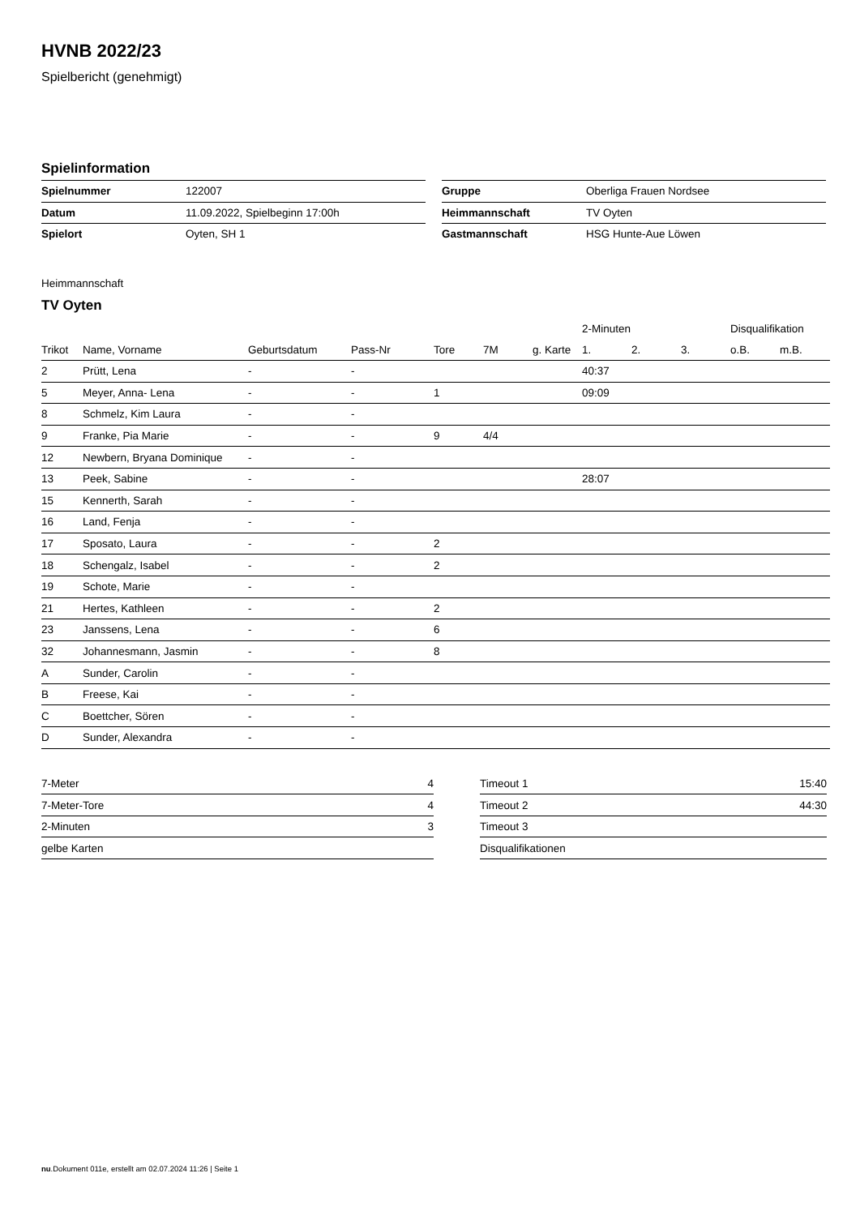HVNB 2022/23
Spielbericht (genehmigt)
Spielinformation
| Spielnummer | 122007 |
| Datum | 11.09.2022, Spielbeginn 17:00h |
| Spielort | Oyten, SH 1 |
| Gruppe | Oberliga Frauen Nordsee |
| Heimmannschaft | TV Oyten |
| Gastmannschaft | HSG Hunte-Aue Löwen |
Heimmannschaft
TV Oyten
| | | | | | | | 2-Minuten | | | Disqualifikation | |
| --- | --- | --- | --- | --- | --- | --- | --- | --- | --- | --- | --- |
| Trikot | Name, Vorname | Geburtsdatum | Pass-Nr | Tore | 7M | g. Karte | 1. | 2. | 3. | o.B. | m.B. |
| 2 | Prütt, Lena | - | - | | | | 40:37 | | | | |
| 5 | Meyer, Anna- Lena | - | - | 1 | | | 09:09 | | | | |
| 8 | Schmelz, Kim Laura | - | - | | | | | | | | |
| 9 | Franke, Pia Marie | - | - | 9 | 4/4 | | | | | | |
| 12 | Newbern, Bryana Dominique | - | - | | | | | | | | |
| 13 | Peek, Sabine | - | - | | | | 28:07 | | | | |
| 15 | Kennerth, Sarah | - | - | | | | | | | | |
| 16 | Land, Fenja | - | - | | | | | | | | |
| 17 | Sposato, Laura | - | - | 2 | | | | | | | |
| 18 | Schengalz, Isabel | - | - | 2 | | | | | | | |
| 19 | Schote, Marie | - | - | | | | | | | | |
| 21 | Hertes, Kathleen | - | - | 2 | | | | | | | |
| 23 | Janssens, Lena | - | - | 6 | | | | | | | |
| 32 | Johannesmann, Jasmin | - | - | 8 | | | | | | | |
| A | Sunder, Carolin | - | - | | | | | | | | |
| B | Freese, Kai | - | - | | | | | | | | |
| C | Boettcher, Sören | - | - | | | | | | | | |
| D | Sunder, Alexandra | - | - | | | | | | | | |
| 7-Meter | 4 |
| 7-Meter-Tore | 4 |
| 2-Minuten | 3 |
| gelbe Karten | |
| Timeout 1 | 15:40 |
| Timeout 2 | 44:30 |
| Timeout 3 | |
| Disqualifikationen | |
nu.Dokument 011e, erstellt am 02.07.2024 11:26 | Seite 1